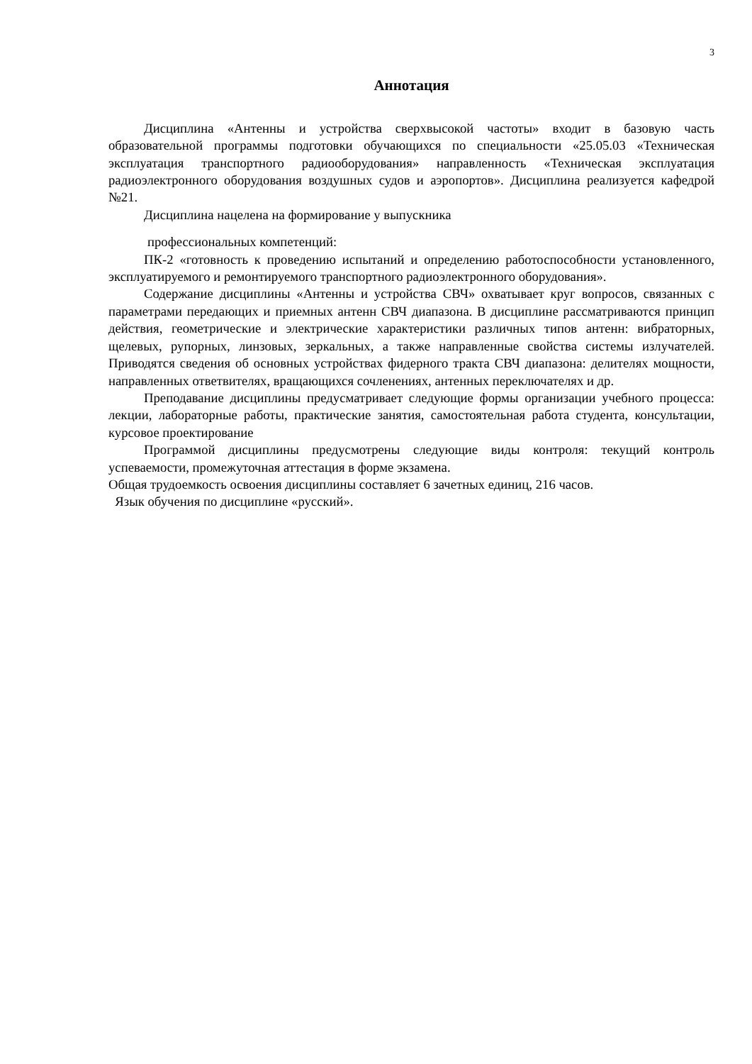3
Аннотация
Дисциплина «Антенны и устройства сверхвысокой частоты» входит в базовую часть образовательной программы подготовки обучающихся по специальности «25.05.03 «Техническая эксплуатация транспортного радиооборудования» направленность «Техническая эксплуатация радиоэлектронного оборудования воздушных судов и аэропортов». Дисциплина реализуется кафедрой №21.
Дисциплина нацелена на формирование у выпускника
профессиональных компетенций:
ПК-2 «готовность к проведению испытаний и определению работоспособности установленного, эксплуатируемого и ремонтируемого транспортного радиоэлектронного оборудования».
Содержание дисциплины «Антенны и устройства СВЧ» охватывает круг вопросов, связанных с параметрами передающих и приемных антенн СВЧ диапазона. В дисциплине рассматриваются принцип действия, геометрические и электрические характеристики различных типов антенн: вибраторных, щелевых, рупорных, линзовых, зеркальных, а также направленные свойства системы излучателей. Приводятся сведения об основных устройствах фидерного тракта СВЧ диапазона: делителях мощности, направленных ответвителях, вращающихся сочленениях, антенных переключателях и др.
Преподавание дисциплины предусматривает следующие формы организации учебного процесса: лекции, лабораторные работы, практические занятия, самостоятельная работа студента, консультации, курсовое проектирование
Программой дисциплины предусмотрены следующие виды контроля: текущий контроль успеваемости, промежуточная аттестация в форме экзамена.
Общая трудоемкость освоения дисциплины составляет 6 зачетных единиц, 216 часов.
Язык обучения по дисциплине «русский».